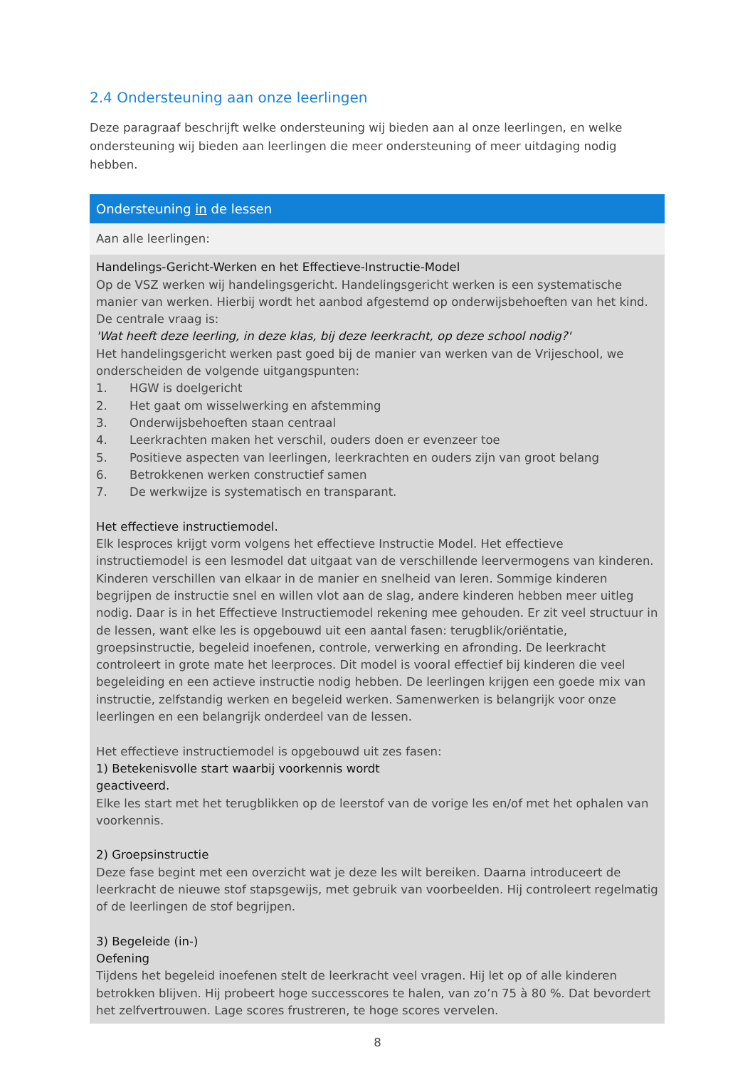2.4 Ondersteuning aan onze leerlingen
Deze paragraaf beschrijft welke ondersteuning wij bieden aan al onze leerlingen, en welke ondersteuning wij bieden aan leerlingen die meer ondersteuning of meer uitdaging nodig hebben.
| Ondersteuning in de lessen |
| --- |
| Aan alle leerlingen: |
| Handelings-Gericht-Werken en het Effectieve-Instructie-Model Op de VSZ werken wij handelingsgericht. Handelingsgericht werken is een systematische manier van werken. Hierbij wordt het aanbod afgestemd op onderwijsbehoeften van het kind. De centrale vraag is: 'Wat heeft deze leerling, in deze klas, bij deze leerkracht, op deze school nodig?' Het handelingsgericht werken past goed bij de manier van werken van de Vrijeschool, we onderscheiden de volgende uitgangspunten: 1. HGW is doelgericht 2. Het gaat om wisselwerking en afstemming 3. Onderwijsbehoeften staan centraal 4. Leerkrachten maken het verschil, ouders doen er evenzeer toe 5. Positieve aspecten van leerlingen, leerkrachten en ouders zijn van groot belang 6. Betrokkenen werken constructief samen 7. De werkwijze is systematisch en transparant. Het effectieve instructiemodel. Elk lesproces krijgt vorm volgens het effectieve Instructie Model. Het effectieve instructiemodel is een lesmodel dat uitgaat van de verschillende leervermogens van kinderen. Kinderen verschillen van elkaar in de manier en snelheid van leren. Sommige kinderen begrijpen de instructie snel en willen vlot aan de slag, andere kinderen hebben meer uitleg nodig. Daar is in het Effectieve Instructiemodel rekening mee gehouden. Er zit veel structuur in de lessen, want elke les is opgebouwd uit een aantal fasen: terugblik/oriëntatie, groepsinstructie, begeleid inoefenen, controle, verwerking en afronding. De leerkracht controleert in grote mate het leerproces. Dit model is vooral effectief bij kinderen die veel begeleiding en een actieve instructie nodig hebben. De leerlingen krijgen een goede mix van instructie, zelfstandig werken en begeleid werken. Samenwerken is belangrijk voor onze leerlingen en een belangrijk onderdeel van de lessen. Het effectieve instructiemodel is opgebouwd uit zes fasen: 1) Betekenisvolle start waarbij voorkennis wordt geactiveerd. Elke les start met het terugblikken op de leerstof van de vorige les en/of met het ophalen van voorkennis. 2) Groepsinstructie Deze fase begint met een overzicht wat je deze les wilt bereiken. Daarna introduceert de leerkracht de nieuwe stof stapsgewijs, met gebruik van voorbeelden. Hij controleert regelmatig of de leerlingen de stof begrijpen. 3) Begeleide (in-) Oefening Tijdens het begeleid inoefenen stelt de leerkracht veel vragen. Hij let op of alle kinderen betrokken blijven. Hij probeert hoge successcores te halen, van zo’n 75 à 80 %. Dat bevordert het zelfvertrouwen. Lage scores frustreren, te hoge scores vervelen. |
8